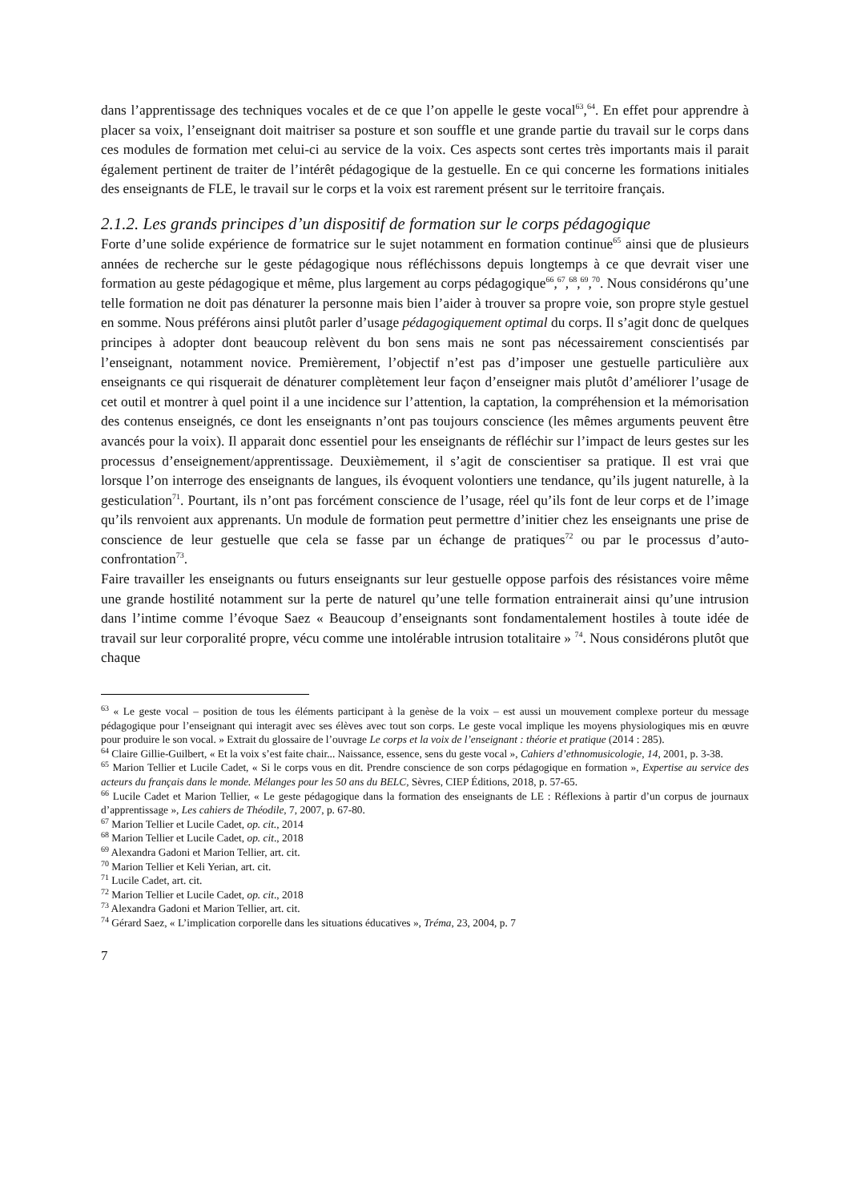dans l’apprentissage des techniques vocales et de ce que l’on appelle le geste vocal<sup>63</sup>,<sup>64</sup>. En effet pour apprendre à placer sa voix, l’enseignant doit maitriser sa posture et son souffle et une grande partie du travail sur le corps dans ces modules de formation met celui-ci au service de la voix. Ces aspects sont certes très importants mais il parait également pertinent de traiter de l’intérêt pédagogique de la gestuelle. En ce qui concerne les formations initiales des enseignants de FLE, le travail sur le corps et la voix est rarement présent sur le territoire français.
2.1.2. Les grands principes d’un dispositif de formation sur le corps pédagogique
Forte d’une solide expérience de formatrice sur le sujet notamment en formation continue<sup>65</sup> ainsi que de plusieurs années de recherche sur le geste pédagogique nous réfléchissons depuis longtemps à ce que devrait viser une formation au geste pédagogique et même, plus largement au corps pédagogique<sup>66</sup>,<sup>67</sup>,<sup>68</sup>,<sup>69</sup>,<sup>70</sup>. Nous considérons qu’une telle formation ne doit pas dénaturer la personne mais bien l’aider à trouver sa propre voie, son propre style gestuel en somme. Nous préférons ainsi plutôt parler d’usage pédagogiquement optimal du corps. Il s’agit donc de quelques principes à adopter dont beaucoup relèvent du bon sens mais ne sont pas nécessairement conscientisés par l’enseignant, notamment novice. Premièrement, l’objectif n’est pas d’imposer une gestuelle particulière aux enseignants ce qui risquerait de dénaturer complètement leur façon d’enseigner mais plutôt d’améliorer l’usage de cet outil et montrer à quel point il a une incidence sur l’attention, la captation, la compréhension et la mémorisation des contenus enseignés, ce dont les enseignants n’ont pas toujours conscience (les mêmes arguments peuvent être avancés pour la voix). Il apparait donc essentiel pour les enseignants de réfléchir sur l’impact de leurs gestes sur les processus d’enseignement/apprentissage. Deuxièmement, il s’agit de conscientiser sa pratique. Il est vrai que lorsque l’on interroge des enseignants de langues, ils évoquent volontiers une tendance, qu’ils jugent naturelle, à la gesticulation<sup>71</sup>. Pourtant, ils n’ont pas forcément conscience de l’usage, réel qu’ils font de leur corps et de l’image qu’ils renvoient aux apprenants. Un module de formation peut permettre d’initier chez les enseignants une prise de conscience de leur gestuelle que cela se fasse par un échange de pratiques<sup>72</sup> ou par le processus d’auto-confrontation<sup>73</sup>.
Faire travailler les enseignants ou futurs enseignants sur leur gestuelle oppose parfois des résistances voire même une grande hostilité notamment sur la perte de naturel qu’une telle formation entrainerait ainsi qu’une intrusion dans l’intime comme l’évoque Saez « Beaucoup d’enseignants sont fondamentalement hostiles à toute idée de travail sur leur corporalité propre, vécu comme une intolérable intrusion totalitaire » <sup>74</sup>. Nous considérons plutôt que chaque
<sup>63</sup> « Le geste vocal – position de tous les éléments participant à la genèse de la voix – est aussi un mouvement complexe porteur du message pédagogique pour l’enseignant qui interagit avec ses élèves avec tout son corps. Le geste vocal implique les moyens physiologiques mis en œuvre pour produire le son vocal. » Extrait du glossaire de l’ouvrage Le corps et la voix de l’enseignant : théorie et pratique (2014 : 285).
<sup>64</sup> Claire Gillie-Guilbert, « Et la voix s’est faite chair... Naissance, essence, sens du geste vocal », Cahiers d’ethnomusicologie, 14, 2001, p. 3-38.
<sup>65</sup> Marion Tellier et Lucile Cadet, « Si le corps vous en dit. Prendre conscience de son corps pédagogique en formation », Expertise au service des acteurs du français dans le monde. Mélanges pour les 50 ans du BELC, Sèvres, CIEP Éditions, 2018, p. 57-65.
<sup>66</sup> Lucile Cadet et Marion Tellier, « Le geste pédagogique dans la formation des enseignants de LE : Réflexions à partir d’un corpus de journaux d’apprentissage », Les cahiers de Théodile, 7, 2007, p. 67-80.
<sup>67</sup> Marion Tellier et Lucile Cadet, op. cit., 2014
<sup>68</sup> Marion Tellier et Lucile Cadet, op. cit., 2018
<sup>69</sup> Alexandra Gadoni et Marion Tellier, art. cit.
<sup>70</sup> Marion Tellier et Keli Yerian, art. cit.
<sup>71</sup> Lucile Cadet, art. cit.
<sup>72</sup> Marion Tellier et Lucile Cadet, op. cit., 2018
<sup>73</sup> Alexandra Gadoni et Marion Tellier, art. cit.
<sup>74</sup> Gérard Saez, « L’implication corporelle dans les situations éducatives », Tréma, 23, 2004, p. 7
7